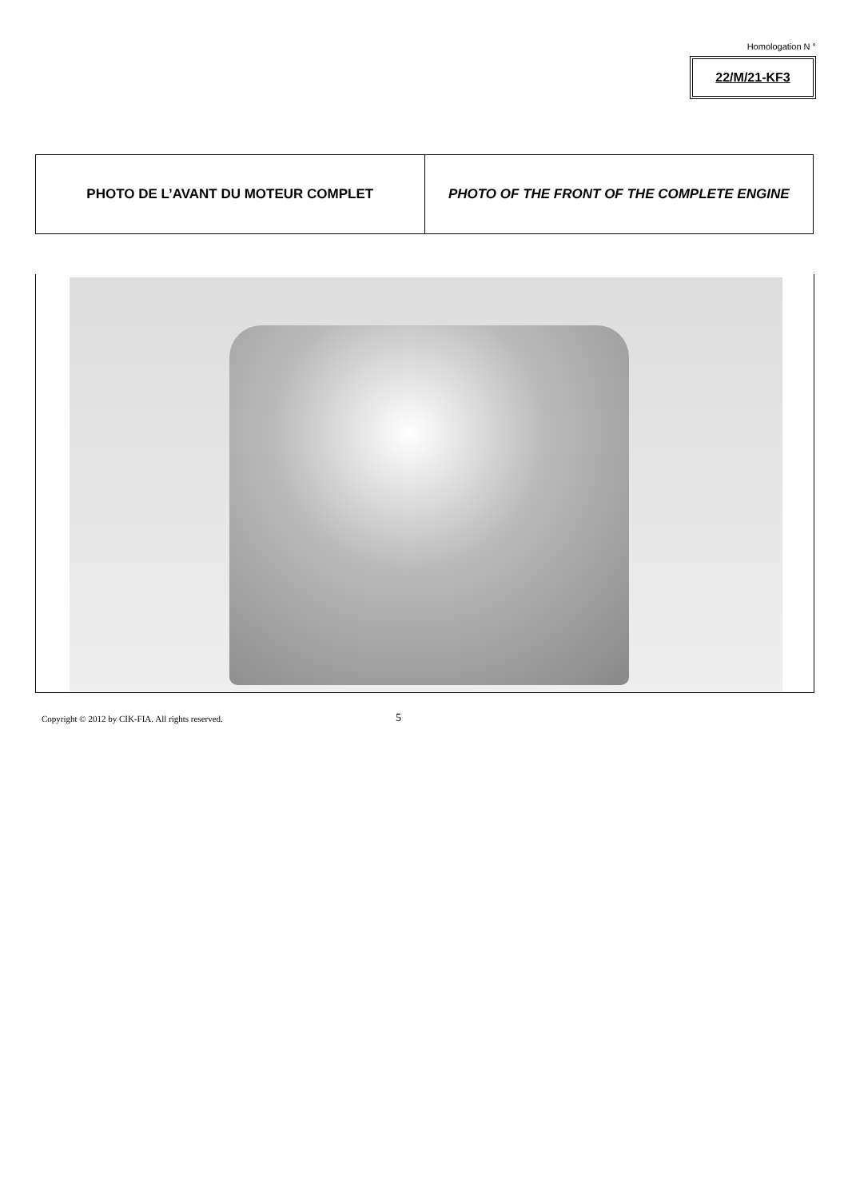Homologation N °
22/M/21-KF3
| PHOTO DE L’AVANT DU MOTEUR COMPLET | PHOTO OF THE FRONT OF THE COMPLETE ENGINE |
Copyright © 2012 by CIK-FIA. All rights reserved.
5